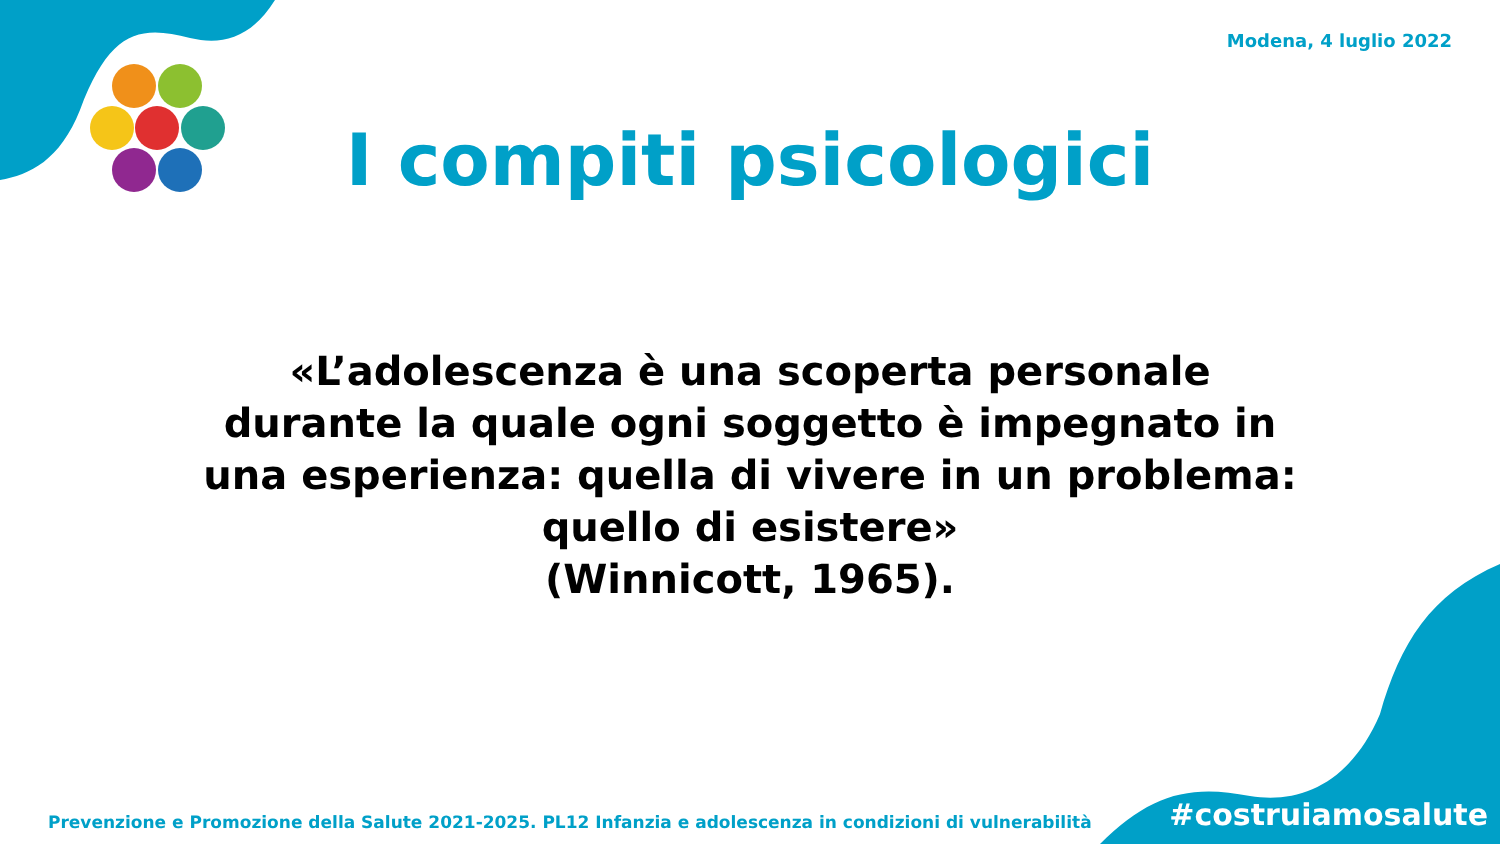Modena, 4 luglio 2022
I compiti psicologici
«L’adolescenza è una scoperta personale durante la quale ogni soggetto è impegnato in una esperienza: quella di vivere in un problema: quello di esistere»
(Winnicott, 1965).
Prevenzione e Promozione della Salute 2021-2025. PL12 Infanzia e adolescenza in condizioni di vulnerabilità
#costruiamosalute